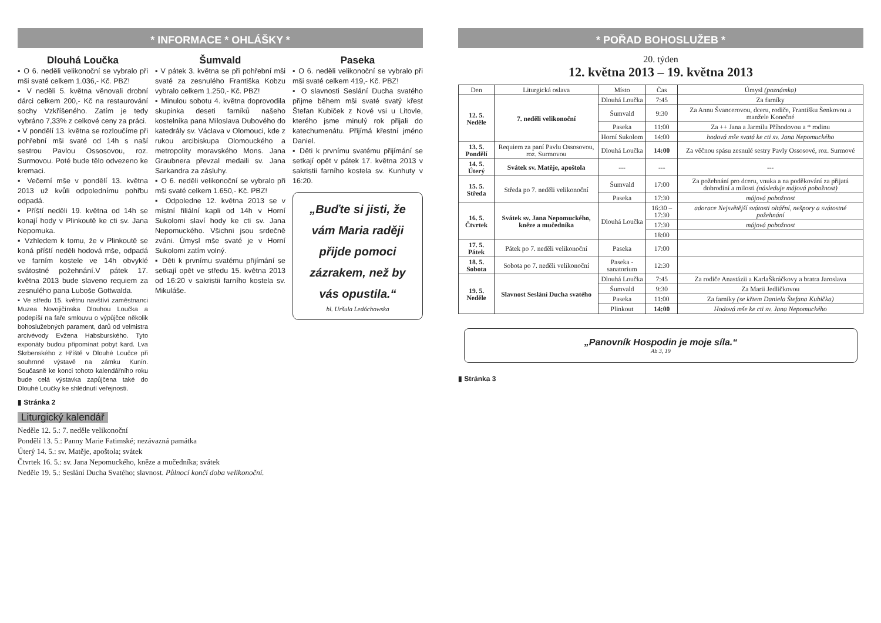* INFORMACE * OHLÁŠKY *
Dlouhá Loučka
▪ O 6. neděli velikonoční se vybralo při mši svaté celkem 1.036,- Kč. PBZ!
▪ V neděli 5. května věnovali drobní dárci celkem 200,- Kč na restaurování sochy Vzkříšeného. Zatím je tedy vybráno 7,33% z celkové ceny za práci.
▪ V pondělí 13. května se rozloučíme při pohřební mši svaté od 14h s naší sestrou Pavlou Ossosovou, roz. Surmovou. Poté bude tělo odvezeno ke kremaci.
▪ Večerní mše v pondělí 13. května 2013 už kvůli odpolednímu pohřbu odpadá.
▪ Příští neděli 19. května od 14h se konají hody v Plinkoutě ke cti sv. Jana Nepomuka.
▪ Vzhledem k tomu, že v Plinkoutě se koná příští neděli hodová mše, odpadá ve farním kostele ve 14h obvyklé svátostné požehnání.V pátek 17. května 2013 bude slaveno requiem za zesnulého pana Luboše Gottwalda.
▪ Ve středu 15. květnu navštíví zaměstnanci Muzea Novojičínska Dlouhou Loučka a podepíší na faře smlouvu o výpůjčce několik bohoslužebných parament, darů od velmistra arcivévody Evžena Habsburského. Tyto exponáty budou připomínat pobyt kard. Lva Skrbenského z Hříště v Dlouhé Loučce při souhrnné výstavě na zámku Kunín. Současně ke konci tohoto kalendářního roku bude celá výstavka zapůjčena také do Dlouhé Loučky ke shlédnutí veřejnosti.
▮ Stránka 2
Šumvald
▪ V pátek 3. května se při pohřební mši svaté za zesnulého Františka Kobzu vybralo celkem 1.250,- Kč. PBZ!
▪ Minulou sobotu 4. května doprovodila skupinka deseti farníků našeho kostelníka pana Miloslava Dubového do katedrály sv. Václava v Olomouci, kde z rukou arcibiskupa Olomouckého a metropolity moravského Mons. Jana Graubnera převzal medaili sv. Jana Sarkandra za zásluhy.
▪ O 6. neděli velikonoční se vybralo při mši svaté celkem 1.650,- Kč. PBZ!
▪ Odpoledne 12. května 2013 se v místní filiální kapli od 14h v Horní Sukolomi slaví hody ke cti sv. Jana Nepomuckého. Všichni jsou srdečně zváni. Úmysl mše svaté je v Horní Sukolomi zatím volný.
▪ Děti k prvnímu svatému přijímání se setkají opět ve středu 15. května 2013 od 16:20 v sakristii farního kostela sv. Mikuláše.
Paseka
▪ O 6. neděli velikonoční se vybralo při mši svaté celkem 419,- Kč. PBZ!
▪ O slavnosti Seslání Ducha svatého přijme během mši svaté svatý křest Štefan Kubiček z Nové vsi u Litovle, kterého jsme minulý rok přijali do katechumenátu. Přijímá křestní jméno Daniel.
▪ Děti k prvnímu svatému přijímání se setkají opět v pátek 17. května 2013 v sakristii farního kostela sv. Kunhuty v 16:20.
„Buďte si jisti, že vám Maria raději přijde pomoci zázrakem, než by vás opustila.“bl. Uršula Ledóchowska
Liturgický kalendář
Neděle 12. 5.: 7. neděle velikonoční
Pondělí 13. 5.: Panny Marie Fatimské; nezávazná památka
Úterý 14. 5.: sv. Matěje, apoštola; svátek
Čtvrtek 16. 5.: sv. Jana Nepomuckého, kněze a mučedníka; svátek
Neděle 19. 5.: Seslání Ducha Svatého; slavnost. Půlnocí končí doba velikonoční.
* POŘAD BOHOSLUŽEB *
20. týden
12. května 2013 – 19. května 2013
| Den | Liturgická oslava | Místo | Čas | Úmysl (poznámka) |
| --- | --- | --- | --- | --- |
| 12. 5. Neděle | 7. neděli velikonoční | Dlouhá Loučka | 7:45 | Za farníky |
| | | Šumvald | 9:30 | Za Annu Švancerovou, dceru, rodiče, Františku Šenkovou a manžele Konečné |
| | | Paseka | 11:00 | Za ++ Jana a Jarmilu Příhodovou a * rodinu |
| | | Horní Sukolom | 14:00 | hodová mše svatá ke cti sv. Jana Nepomuckého |
| 13. 5. Pondělí | Requiem za paní Pavlu Ossosovou, roz. Surmovou | Dlouhá Loučka | 14:00 | Za věčnou spásu zesnulé sestry Pavly Ossosové, roz. Surmové |
| 14. 5. Úterý | Svátek sv. Matěje, apoštola | --- | --- | --- |
| 15. 5. Středa | Středa po 7. neděli velikonoční | Šumvald | 17:00 | Za požehnání pro dceru, vnuka a na poděkování za přijatá dobrodiní a milosti (následuje májová pobožnost) |
| | | Paseka | 17:30 | májová pobožnost |
| 16. 5. Čtvrtek | Svátek sv. Jana Nepomuckého, kněze a mučedníka | Dlouhá Loučka | 16:30 – 17:30 | adorace Nejsvětější svátosti oltářní, nešpory a svátostné požehnání |
| | | | 17:30 | májová pobožnost |
| | | | 18:00 | |
| 17. 5. Pátek | Pátek po 7. neděli velikonoční | Paseka | 17:00 | |
| 18. 5. Sobota | Sobota po 7. neděli velikonoční | Paseka - sanatorium | 12:30 | |
| 19. 5. Neděle | Slavnost Seslání Ducha svatého | Dlouhá Loučka | 7:45 | Za rodiče Anastázii a KarlaŠkráčkovy a bratra Jaroslava |
| | | Šumvald | 9:30 | Za Marii Jedličkovou |
| | | Paseka | 11:00 | Za farníky (se křtem Daniela Štefana Kubička) |
| | | Plinkout | 14:00 | Hodová mše ke cti sv. Jana Nepomuckého |
„Panovník Hospodin je moje síla.“
Ab 3, 19
▮ Stránka 3